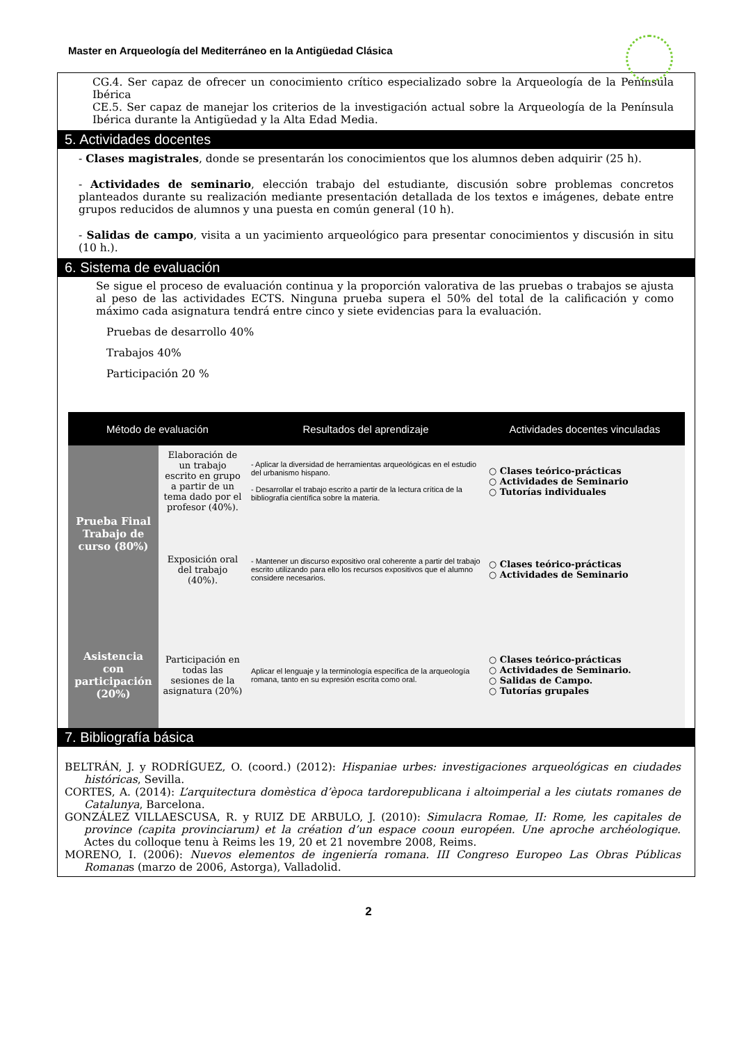Master en Arqueología del Mediterráneo en la Antigüedad Clásica
CG.4. Ser capaz de ofrecer un conocimiento crítico especializado sobre la Arqueología de la Península Ibérica
CE.5. Ser capaz de manejar los criterios de la investigación actual sobre la Arqueología de la Península Ibérica durante la Antigüedad y la Alta Edad Media.
5. Actividades docentes
- Clases magistrales, donde se presentarán los conocimientos que los alumnos deben adquirir (25 h).
- Actividades de seminario, elección trabajo del estudiante, discusión sobre problemas concretos planteados durante su realización mediante presentación detallada de los textos e imágenes, debate entre grupos reducidos de alumnos y una puesta en común general (10 h).
- Salidas de campo, visita a un yacimiento arqueológico para presentar conocimientos y discusión in situ (10 h.).
6. Sistema de evaluación
Se sigue el proceso de evaluación continua y la proporción valorativa de las pruebas o trabajos se ajusta al peso de las actividades ECTS. Ninguna prueba supera el 50% del total de la calificación y como máximo cada asignatura tendrá entre cinco y siete evidencias para la evaluación.
Pruebas de desarrollo 40%
Trabajos 40%
Participación 20 %
| Método de evaluación | | Resultados del aprendizaje | Actividades docentes vinculadas |
| --- | --- | --- | --- |
| Prueba Final Trabajo de curso (80%) | Elaboración de un trabajo escrito en grupo a partir de un tema dado por el profesor (40%). | - Aplicar la diversidad de herramientas arqueológicas en el estudio del urbanismo hispano. - Desarrollar el trabajo escrito a partir de la lectura crítica de la bibliografía científica sobre la materia. | ○ Clases teórico-prácticas ○ Actividades de Seminario ○ Tutorías individuales |
| | Exposición oral del trabajo (40%). | - Mantener un discurso expositivo oral coherente a partir del trabajo escrito utilizando para ello los recursos expositivos que el alumno considere necesarios. | ○ Clases teórico-prácticas ○ Actividades de Seminario |
| Asistencia con participación (20%) | Participación en todas las sesiones de la asignatura (20%) | Aplicar el lenguaje y la terminología específica de la arqueología romana, tanto en su expresión escrita como oral. | ○ Clases teórico-prácticas ○ Actividades de Seminario. ○ Salidas de Campo. ○ Tutorías grupales |
7. Bibliografía básica
BELTRÁN, J. y RODRÍGUEZ, O. (coord.) (2012): Hispaniae urbes: investigaciones arqueológicas en ciudades históricas, Sevilla.
CORTES, A. (2014): L’arquitectura domèstica d’època tardorepublicana i altoimperial a les ciutats romanes de Catalunya, Barcelona.
GONZÁLEZ VILLAESCUSA, R. y RUIZ DE ARBULO, J. (2010): Simulacra Romae, II: Rome, les capitales de province (capita provinciarum) et la création d’un espace cooun européen. Une aproche archéologique. Actes du colloque tenu à Reims les 19, 20 et 21 novembre 2008, Reims.
MORENO, I. (2006): Nuevos elementos de ingeniería romana. III Congreso Europeo Las Obras Públicas Romanas (marzo de 2006, Astorga), Valladolid.
2